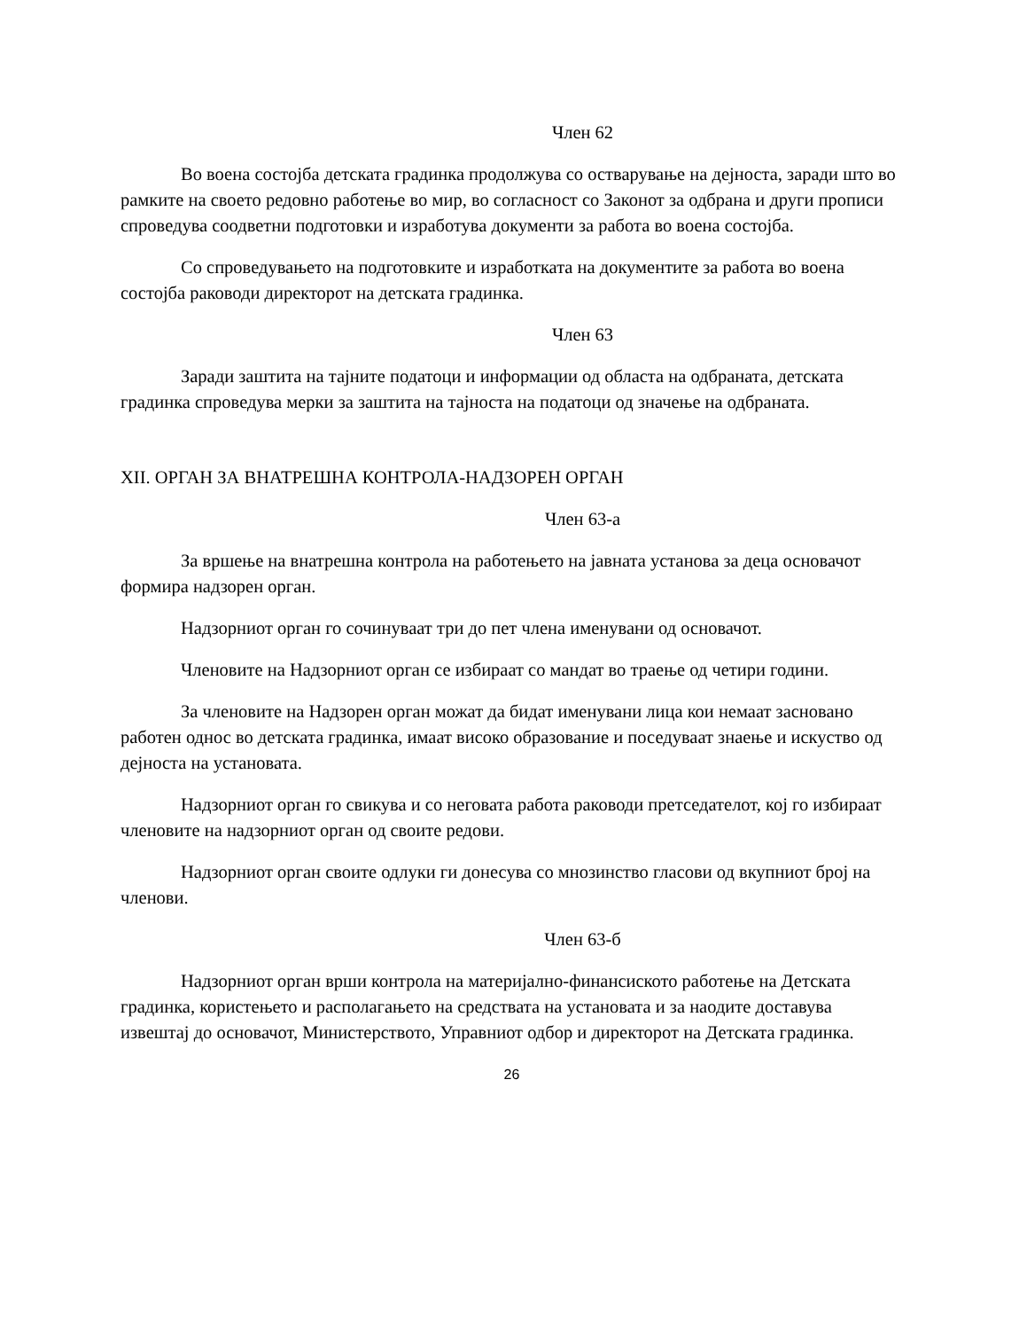Член 62
Во воена состојба детската градинка продолжува со остварување на дејноста, заради што во рамките на своето редовно работење во мир, во согласност со Законот за одбрана и други прописи спроведува соодветни подготовки и изработува документи за работа во воена состојба.
Со спроведувањето на подготовките и изработката на документите за работа во воена состојба раководи директорот на детската градинка.
Член 63
Заради заштита на тајните податоци и информации од областа на одбраната, детската градинка спроведува мерки за заштита на тајноста на податоци од значење на одбраната.
XII. ОРГАН ЗА ВНАТРЕШНА КОНТРОЛА-НАДЗОРЕН ОРГАН
Член 63-а
За вршење на внатрешна контрола на работењето на јавната установа за деца основачот формира надзорен орган.
Надзорниот орган го сочинуваат три до пет члена именувани од основачот.
Членовите на Надзорниот орган се избираат со мандат во траење од четири години.
За членовите на Надзорен орган можат да бидат именувани лица кои немаат засновано работен однос во детската градинка, имаат високо образование и поседуваат знаење и искуство од дејноста на установата.
Надзорниот орган го свикува и со неговата работа раководи претседателот, кој го избираат членовите на надзорниот орган од своите редови.
Надзорниот орган своите одлуки ги донесува со мнозинство гласови од вкупниот број на членови.
Член 63-б
Надзорниот орган врши контрола на материјално-финансиското работење на Детската градинка, користењето и располагањето на средствата на установата и за наодите доставува извештај до основачот, Министерството, Управниот одбор и директорот на Детската градинка.
26